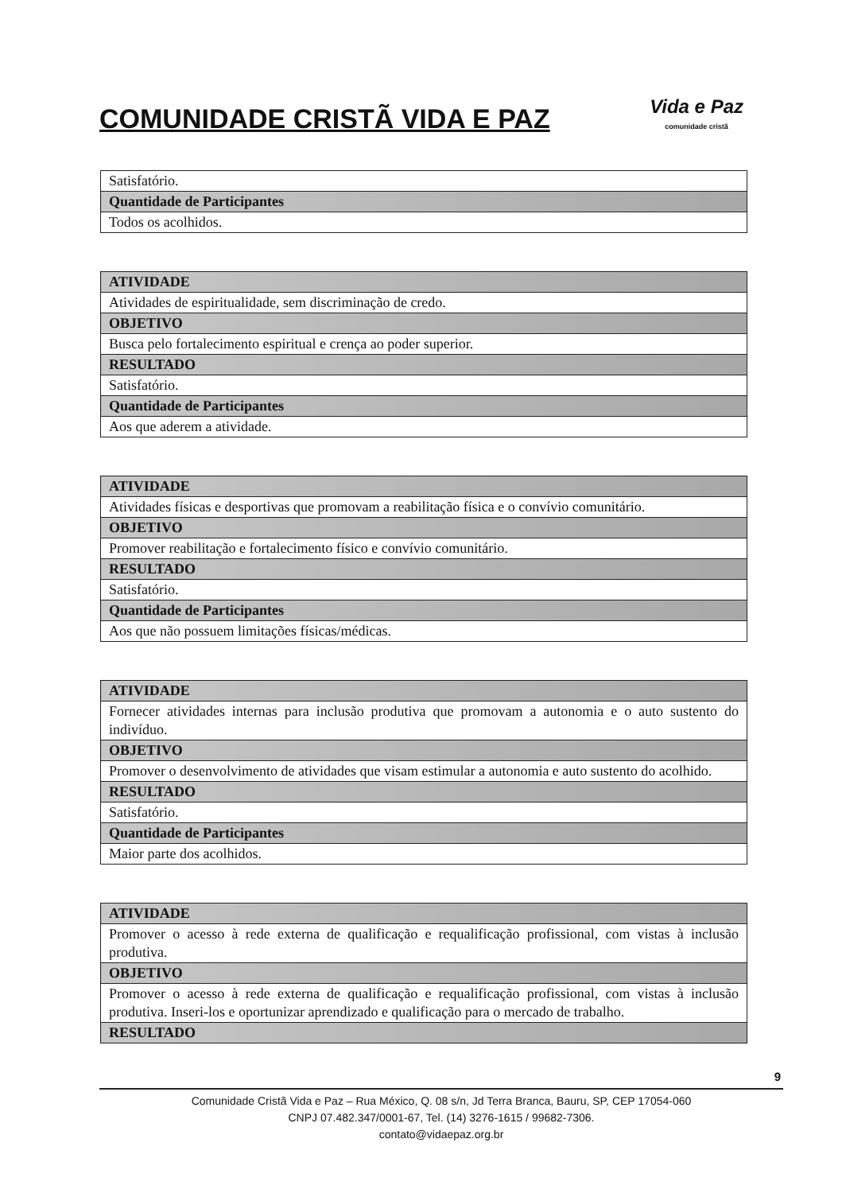COMUNIDADE CRISTÃ VIDA E PAZ
Vida e Paz
comunidade cristã
| Satisfatório. |
| Quantidade de Participantes |
| Todos os acolhidos. |
| ATIVIDADE |
| --- |
| Atividades de espiritualidade, sem discriminação de credo. |
| OBJETIVO |
| Busca pelo fortalecimento espiritual e crença ao poder superior. |
| RESULTADO |
| Satisfatório. |
| Quantidade de Participantes |
| Aos que aderem a atividade. |
| ATIVIDADE |
| --- |
| Atividades físicas e desportivas que promovam a reabilitação física e o convívio comunitário. |
| OBJETIVO |
| Promover reabilitação e fortalecimento físico e convívio comunitário. |
| RESULTADO |
| Satisfatório. |
| Quantidade de Participantes |
| Aos que não possuem limitações físicas/médicas. |
| ATIVIDADE |
| --- |
| Fornecer atividades internas para inclusão produtiva que promovam a autonomia e o auto sustento do indivíduo. |
| OBJETIVO |
| Promover o desenvolvimento de atividades que visam estimular a autonomia e auto sustento do acolhido. |
| RESULTADO |
| Satisfatório. |
| Quantidade de Participantes |
| Maior parte dos acolhidos. |
| ATIVIDADE |
| --- |
| Promover o acesso à rede externa de qualificação e requalificação profissional, com vistas à inclusão produtiva. |
| OBJETIVO |
| Promover o acesso à rede externa de qualificação e requalificação profissional, com vistas à inclusão produtiva. Inseri-los e oportunizar aprendizado e qualificação para o mercado de trabalho. |
| RESULTADO |
9
Comunidade Cristã Vida e Paz – Rua México, Q. 08 s/n, Jd Terra Branca, Bauru, SP, CEP 17054-060
CNPJ 07.482.347/0001-67, Tel. (14) 3276-1615 / 99682-7306.
contato@vidaepaz.org.br